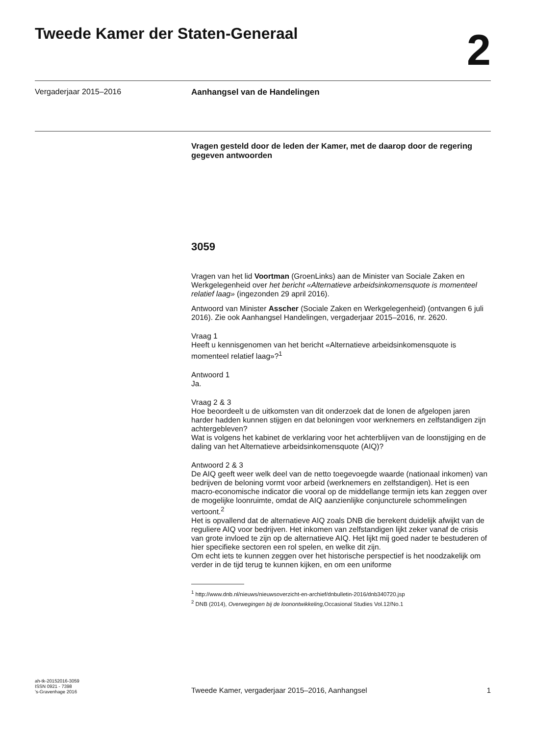Tweede Kamer der Staten-Generaal
2
Vergaderjaar 2015–2016 Aanhangsel van de Handelingen
Vragen gesteld door de leden der Kamer, met de daarop door de regering gegeven antwoorden
3059
Vragen van het lid Voortman (GroenLinks) aan de Minister van Sociale Zaken en Werkgelegenheid over het bericht «Alternatieve arbeidsinkomensquote is momenteel relatief laag» (ingezonden 29 april 2016).
Antwoord van Minister Asscher (Sociale Zaken en Werkgelegenheid) (ontvangen 6 juli 2016). Zie ook Aanhangsel Handelingen, vergaderjaar 2015–2016, nr. 2620.
Vraag 1
Heeft u kennisgenomen van het bericht «Alternatieve arbeidsinkomensquote is momenteel relatief laag»?<sup>1</sup>
Antwoord 1
Ja.
Vraag 2 & 3
Hoe beoordeelt u de uitkomsten van dit onderzoek dat de lonen de afgelopen jaren harder hadden kunnen stijgen en dat beloningen voor werknemers en zelfstandigen zijn achtergebleven?
Wat is volgens het kabinet de verklaring voor het achterblijven van de loonstijging en de daling van het Alternatieve arbeidsinkomensquote (AIQ)?
Antwoord 2 & 3
De AIQ geeft weer welk deel van de netto toegevoegde waarde (nationaal inkomen) van bedrijven de beloning vormt voor arbeid (werknemers en zelfstandigen). Het is een macro-economische indicator die vooral op de middellange termijn iets kan zeggen over de mogelijke loonruimte, omdat de AIQ aanzienlijke conjuncturele schommelingen vertoont.<sup>2</sup>
Het is opvallend dat de alternatieve AIQ zoals DNB die berekent duidelijk afwijkt van de reguliere AIQ voor bedrijven. Het inkomen van zelfstandigen lijkt zeker vanaf de crisis van grote invloed te zijn op de alternatieve AIQ. Het lijkt mij goed nader te bestuderen of hier specifieke sectoren een rol spelen, en welke dit zijn.
Om echt iets te kunnen zeggen over het historische perspectief is het noodzakelijk om verder in de tijd terug te kunnen kijken, en om een uniforme
<sup>1</sup> http://www.dnb.nl/nieuws/nieuwsoverzicht-en-archief/dnbulletin-2016/dnb340720.jsp
<sup>2</sup> DNB (2014), Overwegingen bij de loonontwikkeling, Occasional Studies Vol.12/No.1
ah-tk-20152016-3059
ISSN 0921 - 7398
’s-Gravenhage 2016
Tweede Kamer, vergaderjaar 2015–2016, Aanhangsel
1